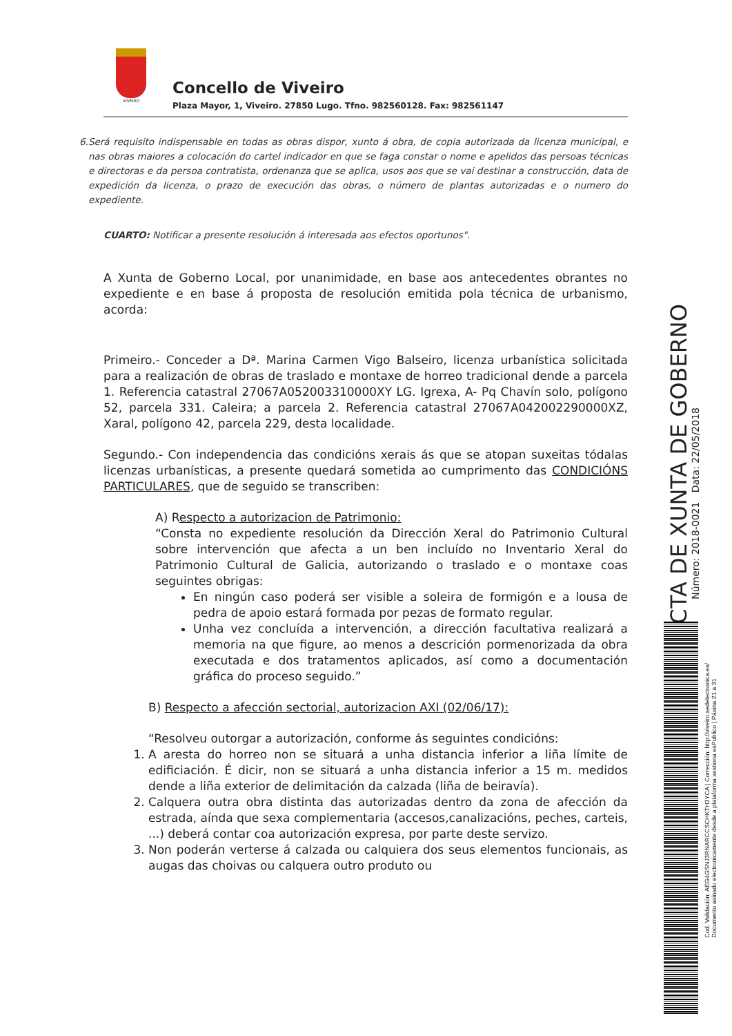VIVEIRO
Concello de Viveiro
Plaza Mayor, 1, Viveiro. 27850 Lugo. Tfno. 982560128. Fax: 982561147
6. Será requisito indispensable en todas as obras dispor, xunto á obra, de copia autorizada da licenza municipal, e nas obras maiores a colocación do cartel indicador en que se faga constar o nome e apelidos das persoas técnicas e directoras e da persoa contratista, ordenanza que se aplica, usos aos que se vai destinar a construcción, data de expedición da licenza, o prazo de execución das obras, o número de plantas autorizadas e o numero do expediente.
CUARTO: Notificar a presente resolución á interesada aos efectos oportunos".
A Xunta de Goberno Local, por unanimidade, en base aos antecedentes obrantes no expediente e en base á proposta de resolución emitida pola técnica de urbanismo, acorda:
Primeiro.- Conceder a Dª. Marina Carmen Vigo Balseiro, licenza urbanística solicitada para a realización de obras de traslado e montaxe de horreo tradicional dende a parcela 1. Referencia catastral 27067A052003310000XY LG. Igrexa, A- Pq Chavín solo, polígono 52, parcela 331. Caleira; a parcela 2. Referencia catastral 27067A042002290000XZ, Xaral, polígono 42, parcela 229, desta localidade.
Segundo.- Con independencia das condicións xerais ás que se atopan suxeitas tódalas licenzas urbanísticas, a presente quedará sometida ao cumprimento das CONDICIÓNS PARTICULARES, que de seguido se transcriben:
A) Respecto a autorizacion de Patrimonio:
“Consta no expediente resolución da Dirección Xeral do Patrimonio Cultural sobre intervención que afecta a un ben incluído no Inventario Xeral do Patrimonio Cultural de Galicia, autorizando o traslado e o montaxe coas seguintes obrigas:
En ningún caso poderá ser visible a soleira de formigón e a lousa de pedra de apoio estará formada por pezas de formato regular.
Unha vez concluída a intervención, a dirección facultativa realizará a memoria na que figure, ao menos a descrición pormenorizada da obra executada e dos tratamentos aplicados, así como a documentación gráfica do proceso seguido.”
B) Respecto a afección sectorial, autorizacion AXI (02/06/17):
“Resolveu outorgar a autorización, conforme ás seguintes condicións:
1. A aresta do horreo non se situará a unha distancia inferior a liña límite de edificiación. É dicir, non se situará a unha distancia inferior a 15 m. medidos dende a liña exterior de delimitación da calzada (liña de beiravía).
2. Calquera outra obra distinta das autorizadas dentro da zona de afección da estrada, aínda que sexa complementaria (accesos,canalizacións, peches, carteis, ...) deberá contar coa autorización expresa, por parte deste servizo.
3. Non poderán verterse á calzada ou calquiera dos seus elementos funcionais, as augas das choivas ou calquera outro produto ou
ACTA DE XUNTA DE GOBERNO
Número: 2018-0021 Data: 22/05/2018
Cod. Validación: AEG4GSNJ3RNARCCSCHKTH3YCA | Corrección: http://viveiro.sedelectronica.es/
Documento asinado electronicamente desde a plataforma xestiona esPublico | Páxina 21 a 31